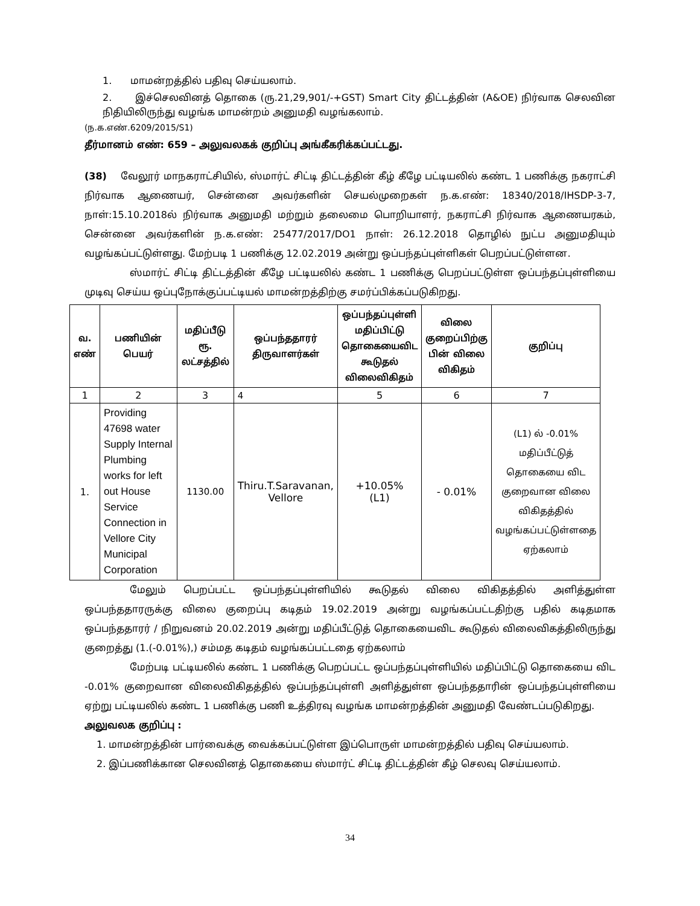1. மாமன்றத்தில் பதிவு செய்யலாம்.
2. இச்செலவினத் தொகை (ரு.21,29,901/-+GST) Smart City திட்டத்தின் (A&OE) நிர்வாக செலவின நிதியிலிருந்து வழங்க மாமன்றம் அனுமதி வழங்கலாம்.
(ந.க.எண்.6209/2015/S1)
தீர்மானம் எண்: 659 – அலுவலகக் குறிப்பு அங்கீகரிக்கப்பட்டது.
(38) வேலூர் மாநகராட்சியில், ஸ்மார்ட் சிட்டி திட்டத்தின் கீழ் கீழே பட்டியலில் கண்ட 1 பணிக்கு நகராட்சி நிர்வாக ஆணையர், சென்னை அவர்களின் செயல்முறைகள் ந.க.எண்: 18340/2018/IHSDP-3-7, நாள்:15.10.2018ல் நிர்வாக அனுமதி மற்றும் தலைமை பொறியாளர், நகராட்சி நிர்வாக ஆணையரகம், சென்னை அவர்களின் ந.க.எண்: 25477/2017/DO1 நாள்: 26.12.2018 தொழில் நுட்ப அனுமதியும் வழங்கப்பட்டுள்ளது. மேற்படி 1 பணிக்கு 12.02.2019 அன்று ஒப்பந்தப்புள்ளிகள் பெறப்பட்டுள்ளன.
ஸ்மார்ட் சிட்டி திட்டத்தின் கீழே பட்டியலில் கண்ட 1 பணிக்கு பெறப்பட்டுள்ள ஒப்பந்தப்புள்ளியை முடிவு செய்ய ஒப்புநோக்குப்பட்டியல் மாமன்றத்திற்கு சமர்ப்பிக்கப்படுகிறது.
| வ. எண் | பணியின் பெயர் | மதிப்பீடு ரூ. லட்சத்தில் | ஒப்பந்ததாரர் திருவாளர்கள் | ஒப்பந்தப்புள்ளி மதிப்பிட்டு தொகையைவிட கூடுதல் விலைவிகிதம் | விலை குறைப்பிற்கு பின் விலை விகிதம் | குறிப்பு |
| --- | --- | --- | --- | --- | --- | --- |
| 1 | 2 | 3 | 4 | 5 | 6 | 7 |
| 1. | Providing 47698 water Supply Internal Plumbing works for left out House Service Connection in Vellore City Municipal Corporation | 1130.00 | Thiru.T.Saravanan, Vellore | +10.05% (L1) | - 0.01% | (L1) ல் -0.01% மதிப்பீட்டுத் தொகையை விட குறைவான விலை விகிதத்தில் வழங்கப்பட்டுள்ளதை ஏற்கலாம் |
மேலும் பெறப்பட்ட ஒப்பந்தப்புள்ளியில் கூடுதல் விலை விகிதத்தில் அளித்துள்ள ஒப்பந்ததாரருக்கு விலை குறைப்பு கடிதம் 19.02.2019 அன்று வழங்கப்பட்டதிற்கு பதில் கடிதமாக ஒப்பந்ததாரர் / நிறுவனம் 20.02.2019 அன்று மதிப்பீட்டுத் தொகையைவிட கூடுதல் விலைவிகத்திலிருந்து குறைத்து (1.(-0.01%),) சம்மத கடிதம் வழங்கப்பட்டதை ஏற்கலாம்
மேற்படி பட்டியலில் கண்ட 1 பணிக்கு பெறப்பட்ட ஒப்பந்தப்புள்ளியில் மதிப்பிட்டு தொகையை விட -0.01% குறைவான விலைவிகிதத்தில் ஒப்பந்தப்புள்ளி அளித்துள்ள ஒப்பந்ததாரின் ஒப்பந்தப்புள்ளியை ஏற்று பட்டியலில் கண்ட 1 பணிக்கு பணி உத்திரவு வழங்க மாமன்றத்தின் அனுமதி வேண்டப்படுகிறது.
அலுவலக குறிப்பு :
1. மாமன்றத்தின் பார்வைக்கு வைக்கப்பட்டுள்ள இப்பொருள் மாமன்றத்தில் பதிவு செய்யலாம்.
2. இப்பணிக்கான செலவினத் தொகையை ஸ்மார்ட் சிட்டி திட்டத்தின் கீழ் செலவு செய்யலாம்.
34